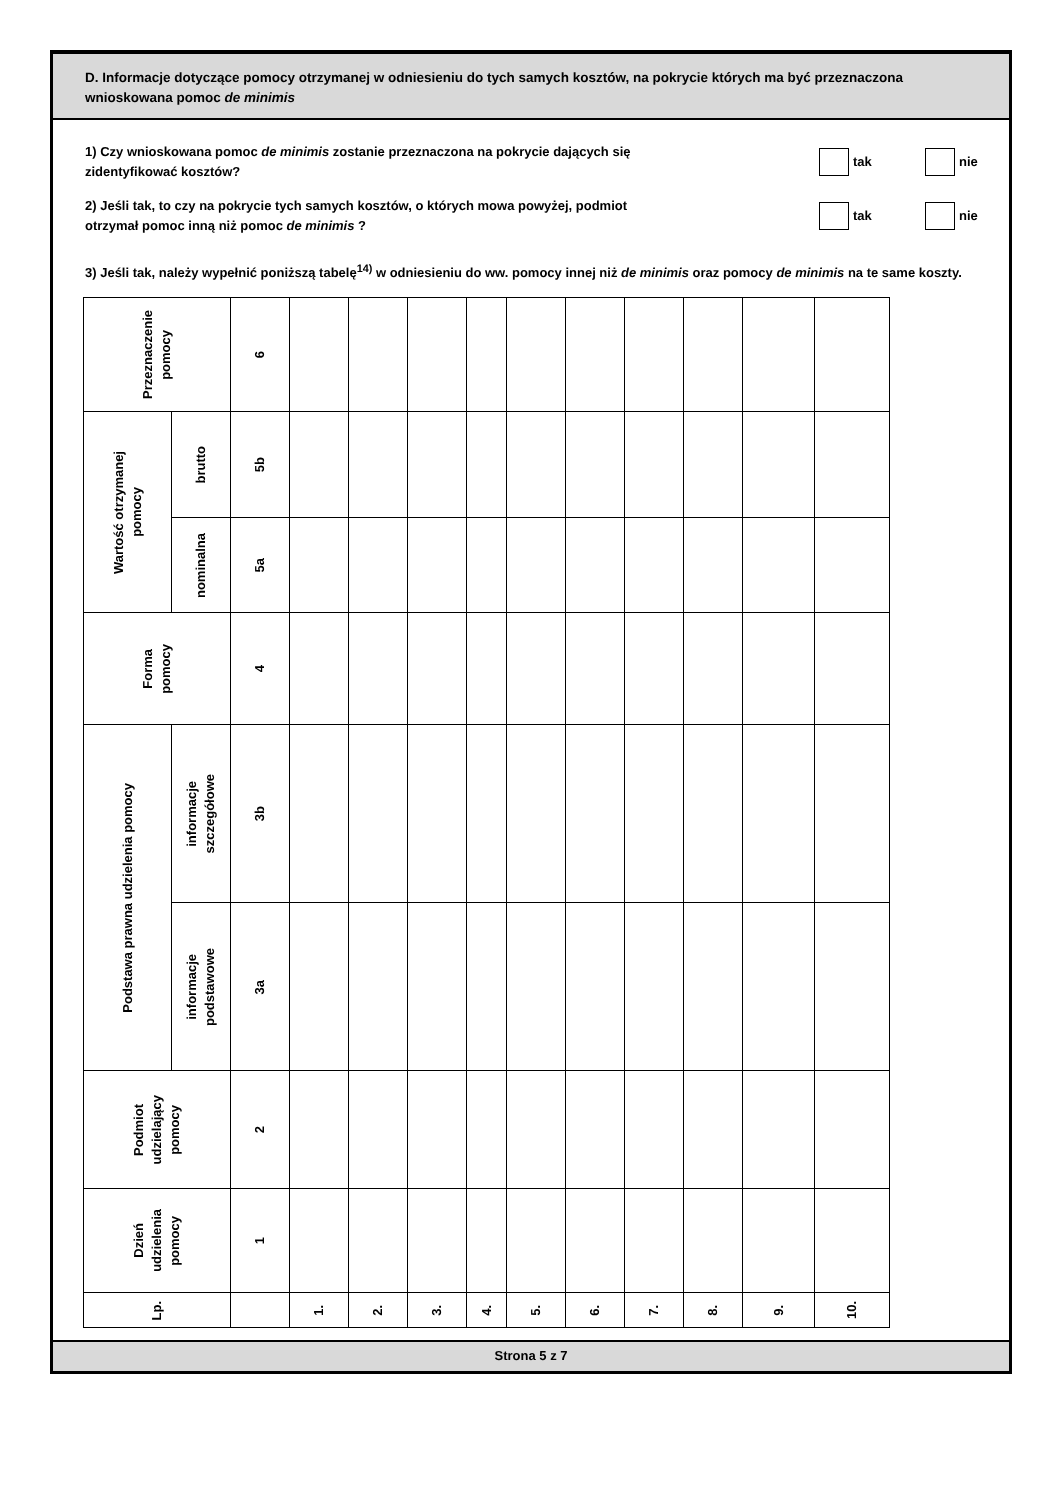D. Informacje dotyczące pomocy otrzymanej w odniesieniu do tych samych kosztów, na pokrycie których ma być przeznaczona wnioskowana pomoc de minimis
1) Czy wnioskowana pomoc de minimis zostanie przeznaczona na pokrycie dających się
zidentyfikować kosztów?
tak nie
2) Jeśli tak, to czy na pokrycie tych samych kosztów, o których mowa powyżej, podmiot
otrzymał pomoc inną niż pomoc de minimis ?
tak nie
3) Jeśli tak, należy wypełnić poniższą tabelę<sup>14)</sup> w odniesieniu do ww. pomocy innej niż de minimis oraz pomocy de minimis na te same koszty.
| Przeznaczenie pomocy | | 6 | | | | | | | | | | |
| Wartość otrzymanej pomocy | brutto | 5b | | | | | | | | | | |
| | nominalna | 5a | | | | | | | | | | |
| Forma pomocy | | 4 | | | | | | | | | | |
| Podstawa prawna udzielenia pomocy | informacje szczegółowe | 3b | | | | | | | | | | |
| | informacje podstawowe | 3a | | | | | | | | | | |
| Podmiot udzielający pomocy | | 2 | | | | | | | | | | |
| Dzień udzielenia pomocy | | 1 | | | | | | | | | | |
| Lp. | | | 1. | 2. | 3. | 4. | 5. | 6. | 7. | 8. | 9. | 10. |
Strona 5 z 7